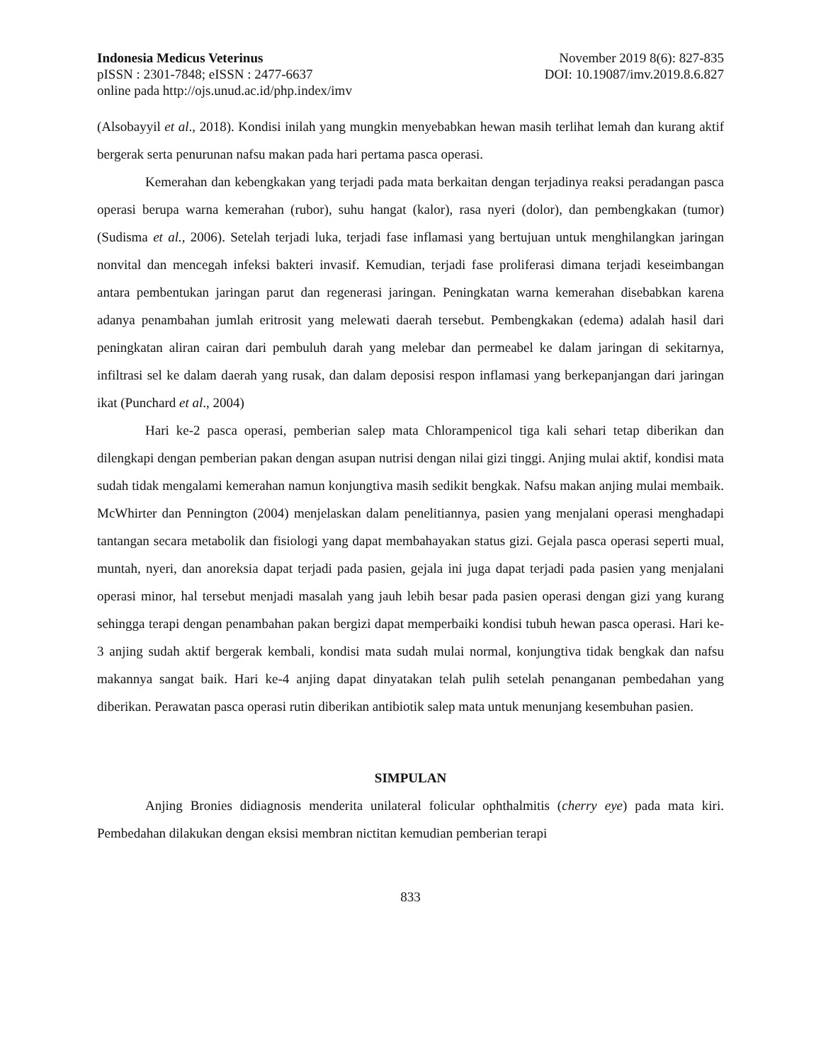Indonesia Medicus Veterinus November 2019 8(6): 827-835
pISSN : 2301-7848; eISSN : 2477-6637 DOI: 10.19087/imv.2019.8.6.827
online pada http://ojs.unud.ac.id/php.index/imv
(Alsobayyil et al., 2018). Kondisi inilah yang mungkin menyebabkan hewan masih terlihat lemah dan kurang aktif bergerak serta penurunan nafsu makan pada hari pertama pasca operasi.
Kemerahan dan kebengkakan yang terjadi pada mata berkaitan dengan terjadinya reaksi peradangan pasca operasi berupa warna kemerahan (rubor), suhu hangat (kalor), rasa nyeri (dolor), dan pembengkakan (tumor) (Sudisma et al., 2006). Setelah terjadi luka, terjadi fase inflamasi yang bertujuan untuk menghilangkan jaringan nonvital dan mencegah infeksi bakteri invasif. Kemudian, terjadi fase proliferasi dimana terjadi keseimbangan antara pembentukan jaringan parut dan regenerasi jaringan. Peningkatan warna kemerahan disebabkan karena adanya penambahan jumlah eritrosit yang melewati daerah tersebut. Pembengkakan (edema) adalah hasil dari peningkatan aliran cairan dari pembuluh darah yang melebar dan permeabel ke dalam jaringan di sekitarnya, infiltrasi sel ke dalam daerah yang rusak, dan dalam deposisi respon inflamasi yang berkepanjangan dari jaringan ikat (Punchard et al., 2004)
Hari ke-2 pasca operasi, pemberian salep mata Chlorampenicol tiga kali sehari tetap diberikan dan dilengkapi dengan pemberian pakan dengan asupan nutrisi dengan nilai gizi tinggi. Anjing mulai aktif, kondisi mata sudah tidak mengalami kemerahan namun konjungtiva masih sedikit bengkak. Nafsu makan anjing mulai membaik. McWhirter dan Pennington (2004) menjelaskan dalam penelitiannya, pasien yang menjalani operasi menghadapi tantangan secara metabolik dan fisiologi yang dapat membahayakan status gizi. Gejala pasca operasi seperti mual, muntah, nyeri, dan anoreksia dapat terjadi pada pasien, gejala ini juga dapat terjadi pada pasien yang menjalani operasi minor, hal tersebut menjadi masalah yang jauh lebih besar pada pasien operasi dengan gizi yang kurang sehingga terapi dengan penambahan pakan bergizi dapat memperbaiki kondisi tubuh hewan pasca operasi. Hari ke-3 anjing sudah aktif bergerak kembali, kondisi mata sudah mulai normal, konjungtiva tidak bengkak dan nafsu makannya sangat baik. Hari ke-4 anjing dapat dinyatakan telah pulih setelah penanganan pembedahan yang diberikan. Perawatan pasca operasi rutin diberikan antibiotik salep mata untuk menunjang kesembuhan pasien.
SIMPULAN
Anjing Bronies didiagnosis menderita unilateral folicular ophthalmitis (cherry eye) pada mata kiri. Pembedahan dilakukan dengan eksisi membran nictitan kemudian pemberian terapi
833